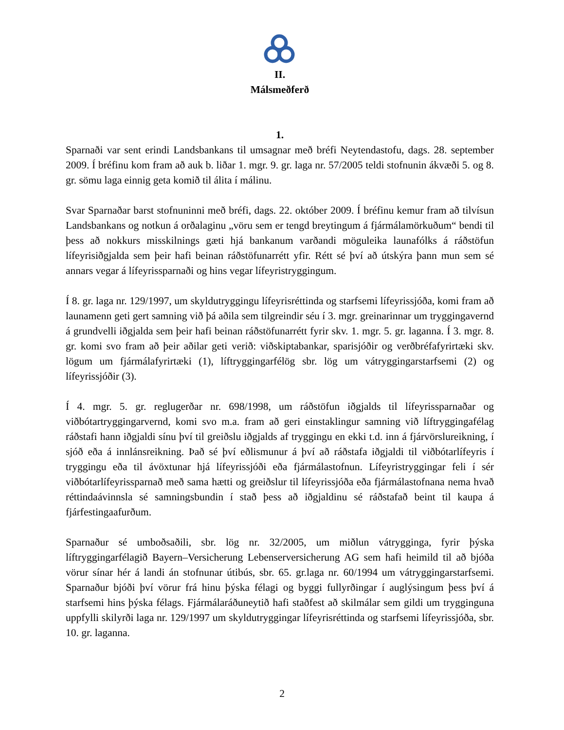II.
Málsmeðferð
1.
Sparnaði var sent erindi Landsbankans til umsagnar með bréfi Neytendastofu, dags. 28. september 2009. Í bréfinu kom fram að auk b. liðar 1. mgr. 9. gr. laga nr. 57/2005 teldi stofnunin ákvæði 5. og 8. gr. sömu laga einnig geta komið til álita í málinu.
Svar Sparnaðar barst stofnuninni með bréfi, dags. 22. október 2009. Í bréfinu kemur fram að tilvísun Landsbankans og notkun á orðalaginu „vöru sem er tengd breytingum á fjármálamörkuðum“ bendi til þess að nokkurs misskilnings gæti hjá bankanum varðandi möguleika launafólks á ráðstöfun lífeyrisiðgjalda sem þeir hafi beinan ráðstöfunarrétt yfir. Rétt sé því að útskýra þann mun sem sé annars vegar á lífeyrissparnaði og hins vegar lífeyristryggingum.
Í 8. gr. laga nr. 129/1997, um skyldutryggingu lífeyrisréttinda og starfsemi lífeyrissjóða, komi fram að launamenn geti gert samning við þá aðila sem tilgreindir séu í 3. mgr. greinarinnar um tryggingavernd á grundvelli iðgjalda sem þeir hafi beinan ráðstöfunarrétt fyrir skv. 1. mgr. 5. gr. laganna. Í 3. mgr. 8. gr. komi svo fram að þeir aðilar geti verið: viðskiptabankar, sparisjóðir og verðbréfafyrirtæki skv. lögum um fjármálafyrirtæki (1), líftryggingarfélög sbr. lög um vátryggingarstarfsemi (2) og lífeyrissjóðir (3).
Í 4. mgr. 5. gr. reglugerðar nr. 698/1998, um ráðstöfun iðgjalds til lífeyrissparnaðar og viðbótartryggingarvernd, komi svo m.a. fram að geri einstaklingur samning við líftryggingafélag ráðstafi hann iðgjaldi sínu því til greiðslu iðgjalds af tryggingu en ekki t.d. inn á fjárvörslureikning, í sjóð eða á innlánsreikning. Það sé því eðlismunur á því að ráðstafa iðgjaldi til viðbótarlífeyris í tryggingu eða til ávöxtunar hjá lífeyrissjóði eða fjármálastofnun. Lífeyristryggingar feli í sér viðbótarlífeyrissparnað með sama hætti og greiðslur til lífeyrissjóða eða fjármálastofnana nema hvað réttindaávinnsla sé samningsbundin í stað þess að iðgjaldinu sé ráðstafað beint til kaupa á fjárfestingaafurðum.
Sparnaður sé umboðsaðili, sbr. lög nr. 32/2005, um miðlun vátrygginga, fyrir þýska líftryggingarfélagið Bayern–Versicherung Lebenserversicherung AG sem hafi heimild til að bjóða vörur sínar hér á landi án stofnunar útibús, sbr. 65. gr.laga nr. 60/1994 um vátryggingarstarfsemi. Sparnaður bjóði því vörur frá hinu þýska félagi og byggi fullyrðingar í auglýsingum þess því á starfsemi hins þýska félags. Fjármálaráðuneytið hafi staðfest að skilmálar sem gildi um trygginguna uppfylli skilyrði laga nr. 129/1997 um skyldutryggingar lífeyrisréttinda og starfsemi lífeyrissjóða, sbr. 10. gr. laganna.
2